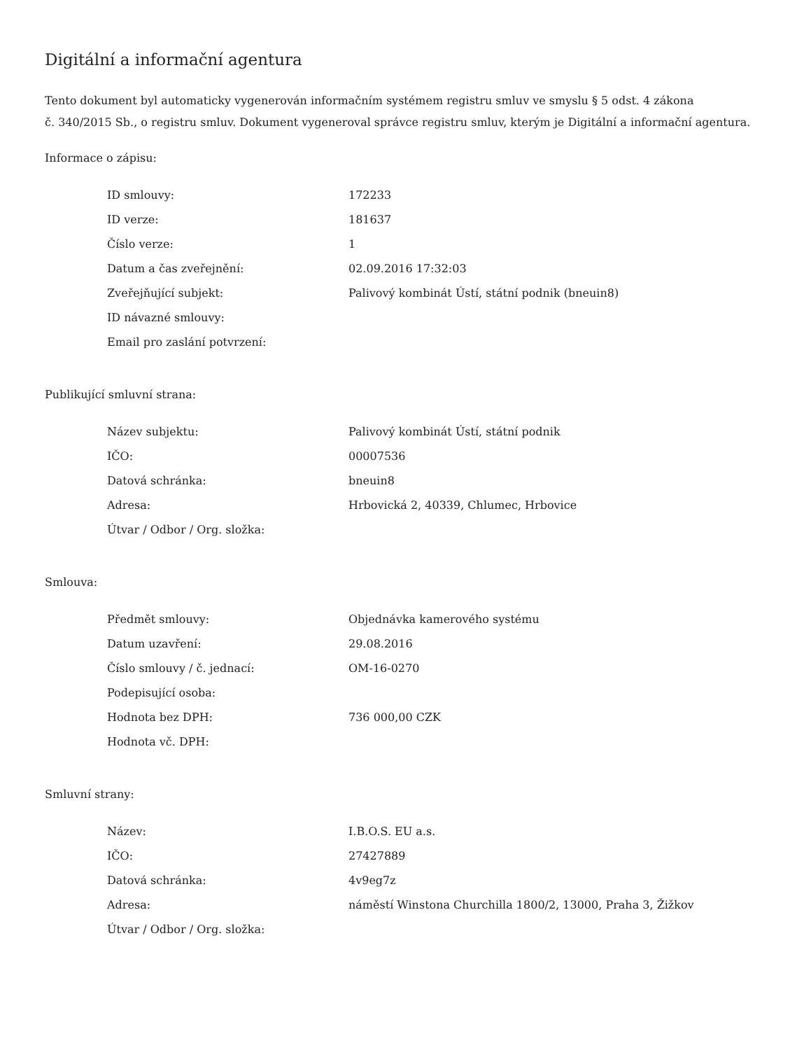Digitální a informační agentura
Tento dokument byl automaticky vygenerován informačním systémem registru smluv ve smyslu § 5 odst. 4 zákona
č. 340/2015 Sb., o registru smluv. Dokument vygeneroval správce registru smluv, kterým je Digitální a informační agentura.
Informace o zápisu:
| ID smlouvy: | 172233 |
| ID verze: | 181637 |
| Číslo verze: | 1 |
| Datum a čas zveřejnění: | 02.09.2016 17:32:03 |
| Zveřejňující subjekt: | Palivový kombinát Ústí, státní podnik (bneuin8) |
| ID návazné smlouvy: | |
| Email pro zaslání potvrzení: | |
Publikující smluvní strana:
| Název subjektu: | Palivový kombinát Ústí, státní podnik |
| IČO: | 00007536 |
| Datová schránka: | bneuin8 |
| Adresa: | Hrbovická 2, 40339, Chlumec, Hrbovice |
| Útvar / Odbor / Org. složka: | |
Smlouva:
| Předmět smlouvy: | Objednávka kamerového systému |
| Datum uzavření: | 29.08.2016 |
| Číslo smlouvy / č. jednací: | OM-16-0270 |
| Podepisující osoba: | |
| Hodnota bez DPH: | 736 000,00 CZK |
| Hodnota vč. DPH: | |
Smluvní strany:
| Název: | I.B.O.S. EU a.s. |
| IČO: | 27427889 |
| Datová schránka: | 4v9eg7z |
| Adresa: | náměstí Winstona Churchilla 1800/2, 13000, Praha 3, Žižkov |
| Útvar / Odbor / Org. složka: | |